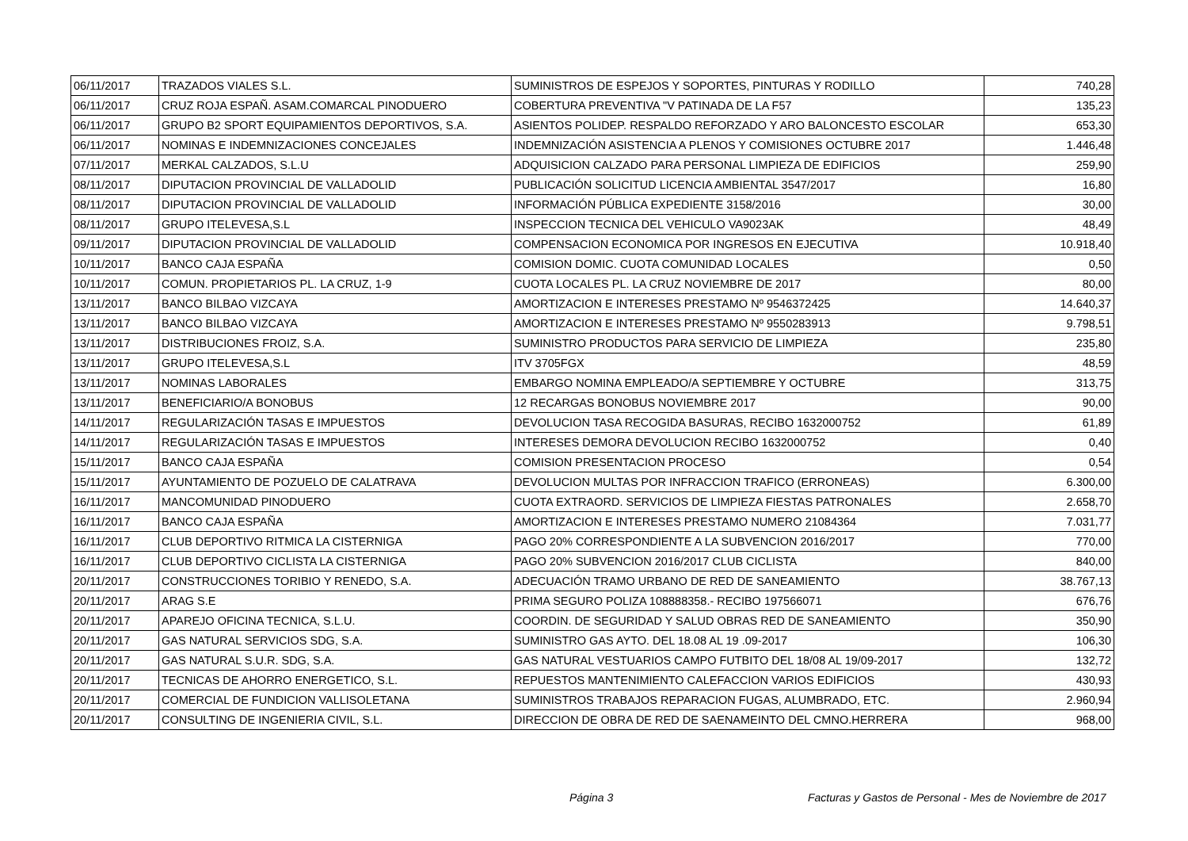| 06/11/2017 | TRAZADOS VIALES S.L. | SUMINISTROS DE ESPEJOS Y SOPORTES, PINTURAS Y RODILLO | 740,28 |
| 06/11/2017 | CRUZ ROJA ESPAÑ. ASAM.COMARCAL PINODUERO | COBERTURA PREVENTIVA "V PATINADA DE LA F57 | 135,23 |
| 06/11/2017 | GRUPO B2 SPORT EQUIPAMIENTOS DEPORTIVOS, S.A. | ASIENTOS POLIDEP. RESPALDO REFORZADO Y ARO BALONCESTO ESCOLAR | 653,30 |
| 06/11/2017 | NOMINAS E INDEMNIZACIONES CONCEJALES | INDEMNIZACIÓN ASISTENCIA A PLENOS Y COMISIONES OCTUBRE 2017 | 1.446,48 |
| 07/11/2017 | MERKAL CALZADOS, S.L.U | ADQUISICION CALZADO PARA PERSONAL LIMPIEZA DE EDIFICIOS | 259,90 |
| 08/11/2017 | DIPUTACION PROVINCIAL DE VALLADOLID | PUBLICACIÓN SOLICITUD LICENCIA AMBIENTAL 3547/2017 | 16,80 |
| 08/11/2017 | DIPUTACION PROVINCIAL DE VALLADOLID | INFORMACIÓN PÚBLICA EXPEDIENTE 3158/2016 | 30,00 |
| 08/11/2017 | GRUPO ITELEVESA,S.L | INSPECCION TECNICA DEL VEHICULO VA9023AK | 48,49 |
| 09/11/2017 | DIPUTACION PROVINCIAL DE VALLADOLID | COMPENSACION ECONOMICA POR INGRESOS EN EJECUTIVA | 10.918,40 |
| 10/11/2017 | BANCO CAJA ESPAÑA | COMISION DOMIC. CUOTA COMUNIDAD LOCALES | 0,50 |
| 10/11/2017 | COMUN. PROPIETARIOS PL. LA CRUZ, 1-9 | CUOTA LOCALES PL. LA CRUZ NOVIEMBRE DE 2017 | 80,00 |
| 13/11/2017 | BANCO BILBAO VIZCAYA | AMORTIZACION E INTERESES PRESTAMO Nº 9546372425 | 14.640,37 |
| 13/11/2017 | BANCO BILBAO VIZCAYA | AMORTIZACION E INTERESES PRESTAMO Nº 9550283913 | 9.798,51 |
| 13/11/2017 | DISTRIBUCIONES FROIZ, S.A. | SUMINISTRO PRODUCTOS PARA SERVICIO DE LIMPIEZA | 235,80 |
| 13/11/2017 | GRUPO ITELEVESA,S.L | ITV 3705FGX | 48,59 |
| 13/11/2017 | NOMINAS LABORALES | EMBARGO NOMINA EMPLEADO/A SEPTIEMBRE Y OCTUBRE | 313,75 |
| 13/11/2017 | BENEFICIARIO/A BONOBUS | 12 RECARGAS BONOBUS NOVIEMBRE 2017 | 90,00 |
| 14/11/2017 | REGULARIZACIÓN TASAS E IMPUESTOS | DEVOLUCION TASA RECOGIDA BASURAS, RECIBO 1632000752 | 61,89 |
| 14/11/2017 | REGULARIZACIÓN TASAS E IMPUESTOS | INTERESES DEMORA DEVOLUCION RECIBO 1632000752 | 0,40 |
| 15/11/2017 | BANCO CAJA ESPAÑA | COMISION PRESENTACION PROCESO | 0,54 |
| 15/11/2017 | AYUNTAMIENTO DE POZUELO DE CALATRAVA | DEVOLUCION MULTAS POR INFRACCION TRAFICO (ERRONEAS) | 6.300,00 |
| 16/11/2017 | MANCOMUNIDAD PINODUERO | CUOTA EXTRAORD. SERVICIOS DE LIMPIEZA FIESTAS PATRONALES | 2.658,70 |
| 16/11/2017 | BANCO CAJA ESPAÑA | AMORTIZACION E INTERESES PRESTAMO NUMERO 21084364 | 7.031,77 |
| 16/11/2017 | CLUB DEPORTIVO RITMICA LA CISTERNIGA | PAGO 20% CORRESPONDIENTE A LA SUBVENCION 2016/2017 | 770,00 |
| 16/11/2017 | CLUB DEPORTIVO CICLISTA LA CISTERNIGA | PAGO 20% SUBVENCION 2016/2017 CLUB CICLISTA | 840,00 |
| 20/11/2017 | CONSTRUCCIONES TORIBIO Y RENEDO, S.A. | ADECUACIÓN TRAMO URBANO DE RED DE SANEAMIENTO | 38.767,13 |
| 20/11/2017 | ARAG S.E | PRIMA SEGURO POLIZA 108888358.- RECIBO 197566071 | 676,76 |
| 20/11/2017 | APAREJO OFICINA TECNICA, S.L.U. | COORDIN. DE SEGURIDAD Y SALUD OBRAS RED DE SANEAMIENTO | 350,90 |
| 20/11/2017 | GAS NATURAL SERVICIOS SDG, S.A. | SUMINISTRO GAS AYTO. DEL 18.08 AL 19 .09-2017 | 106,30 |
| 20/11/2017 | GAS NATURAL S.U.R. SDG, S.A. | GAS NATURAL VESTUARIOS CAMPO FUTBITO DEL 18/08 AL 19/09-2017 | 132,72 |
| 20/11/2017 | TECNICAS DE AHORRO ENERGETICO, S.L. | REPUESTOS MANTENIMIENTO CALEFACCION VARIOS EDIFICIOS | 430,93 |
| 20/11/2017 | COMERCIAL DE FUNDICION VALLISOLETANA | SUMINISTROS TRABAJOS REPARACION FUGAS, ALUMBRADO, ETC. | 2.960,94 |
| 20/11/2017 | CONSULTING DE INGENIERIA CIVIL, S.L. | DIRECCION DE OBRA DE RED DE SAENAMEINTO DEL CMNO.HERRERA | 968,00 |
Página 3
Facturas y Gastos de Personal - Mes de Noviembre de 2017